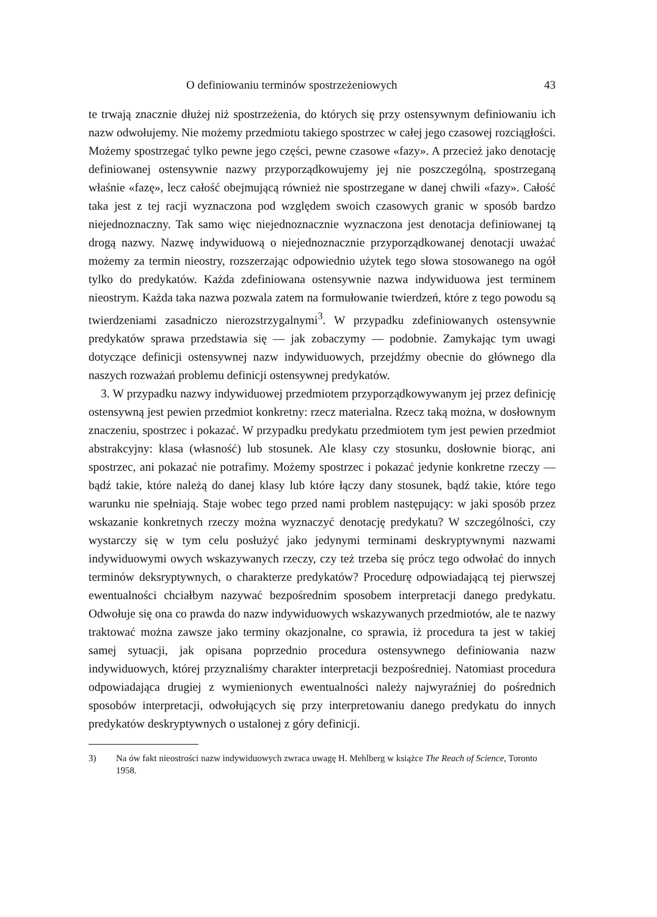O definiowaniu terminów spostrzeżeniowych 43
te trwają znacznie dłużej niż spostrzeżenia, do których się przy ostensywnym definiowaniu ich nazw odwołujemy. Nie możemy przedmiotu takiego spostrzec w całej jego czasowej rozciągłości. Możemy spostrzegać tylko pewne jego części, pewne czasowe «fazy». A przecież jako denotację definiowanej ostensywnie nazwy przyporządkowujemy jej nie poszczególną, spostrzeganą właśnie «fazę», lecz całość obejmującą również nie spostrzegane w danej chwili «fazy». Całość taka jest z tej racji wyznaczona pod względem swoich czasowych granic w sposób bardzo niejednoznaczny. Tak samo więc niejednoznacznie wyznaczona jest denotacja definiowanej tą drogą nazwy. Nazwę indywiduową o niejednoznacznie przyporządkowanej denotacji uważać możemy za termin nieostry, rozszerzając odpowiednio użytek tego słowa stosowanego na ogół tylko do predykatów. Każda zdefiniowana ostensywnie nazwa indywiduowa jest terminem nieostrym. Każda taka nazwa pozwala zatem na formułowanie twierdzeń, które z tego powodu są twierdzeniami zasadniczo nierozstrzygalnymi<sup>3</sup>. W przypadku zdefiniowanych ostensywnie predykatów sprawa przedstawia się — jak zobaczymy — podobnie. Zamykając tym uwagi dotyczące definicji ostensywnej nazw indywiduowych, przejdźmy obecnie do głównego dla naszych rozważań problemu definicji ostensywnej predykatów.
3. W przypadku nazwy indywiduowej przedmiotem przyporządkowywanym jej przez definicję ostensywną jest pewien przedmiot konkretny: rzecz materialna. Rzecz taką można, w dosłownym znaczeniu, spostrzec i pokazać. W przypadku predykatu przedmiotem tym jest pewien przedmiot abstrakcyjny: klasa (własność) lub stosunek. Ale klasy czy stosunku, dosłownie biorąc, ani spostrzec, ani pokazać nie potrafimy. Możemy spostrzec i pokazać jedynie konkretne rzeczy — bądź takie, które należą do danej klasy lub które łączy dany stosunek, bądź takie, które tego warunku nie spełniają. Staje wobec tego przed nami problem następujący: w jaki sposób przez wskazanie konkretnych rzeczy można wyznaczyć denotację predykatu? W szczególności, czy wystarczy się w tym celu posłużyć jako jedynymi terminami deskryptywnymi nazwami indywiduowymi owych wskazywanych rzeczy, czy też trzeba się prócz tego odwołać do innych terminów deksryptywnych, o charakterze predykatów? Procedurę odpowiadającą tej pierwszej ewentualności chciałbym nazywać bezpośrednim sposobem interpretacji danego predykatu. Odwołuje się ona co prawda do nazw indywiduowych wskazywanych przedmiotów, ale te nazwy traktować można zawsze jako terminy okazjonalne, co sprawia, iż procedura ta jest w takiej samej sytuacji, jak opisana poprzednio procedura ostensywnego definiowania nazw indywiduowych, której przyznaliśmy charakter interpretacji bezpośredniej. Natomiast procedura odpowiadająca drugiej z wymienionych ewentualności należy najwyraźniej do pośrednich sposobów interpretacji, odwołujących się przy interpretowaniu danego predykatu do innych predykatów deskryptywnych o ustalonej z góry definicji.
3) Na ów fakt nieostrości nazw indywiduowych zwraca uwagę H. Mehlberg w książce The Reach of Science, Toronto 1958.